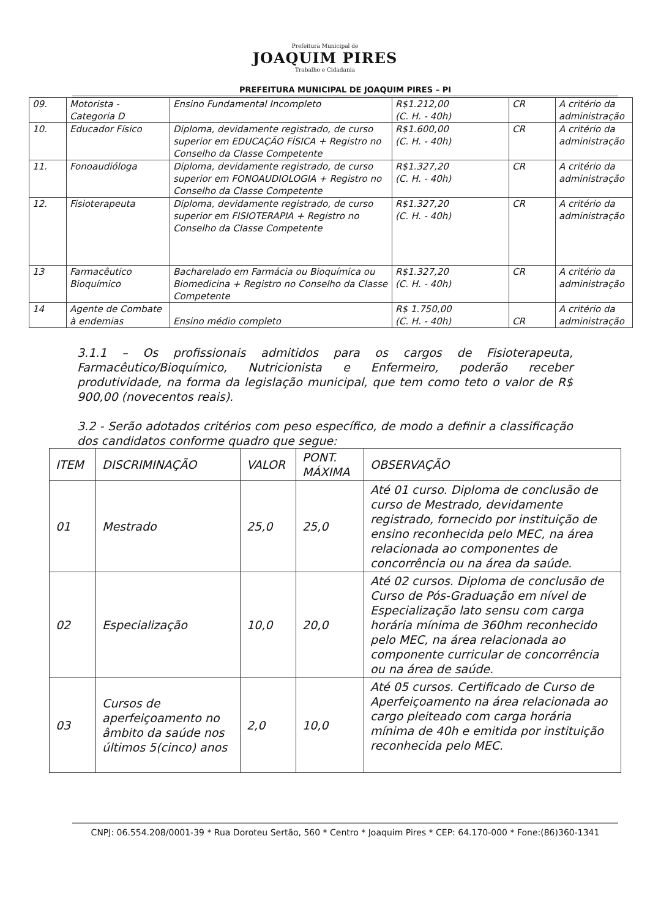Prefeitura Municipal de
JOAQUIM PIRES
Trabalho e Cidadania
PREFEITURA MUNICIPAL DE JOAQUIM PIRES – PI
| 09. | Motorista - Categoria D | Ensino Fundamental Incompleto | R$1.212,00 (C. H. - 40h) | CR | A critério da administração |
| 10. | Educador Físico | Diploma, devidamente registrado, de curso superior em EDUCAÇÃO FÍSICA + Registro no Conselho da Classe Competente | R$1.600,00 (C. H. - 40h) | CR | A critério da administração |
| 11. | Fonoaudióloga | Diploma, devidamente registrado, de curso superior em FONOAUDIOLOGIA + Registro no Conselho da Classe Competente | R$1.327,20 (C. H. - 40h) | CR | A critério da administração |
| 12. | Fisioterapeuta | Diploma, devidamente registrado, de curso superior em FISIOTERAPIA + Registro no Conselho da Classe Competente | R$1.327,20 (C. H. - 40h) | CR | A critério da administração |
| 13 | Farmacêutico Bioquímico | Bacharelado em Farmácia ou Bioquímica ou Biomedicina + Registro no Conselho da Classe Competente | R$1.327,20 (C. H. - 40h) | CR | A critério da administração |
| 14 | Agente de Combate à endemias | Ensino médio completo | R$ 1.750,00 (C. H. - 40h) | CR | A critério da administração |
3.1.1 – Os profissionais admitidos para os cargos de Fisioterapeuta, Farmacêutico/Bioquímico, Nutricionista e Enfermeiro, poderão receber produtividade, na forma da legislação municipal, que tem como teto o valor de R$ 900,00 (novecentos reais).
3.2 - Serão adotados critérios com peso específico, de modo a definir a classificação dos candidatos conforme quadro que segue:
| ITEM | DISCRIMINAÇÃO | VALOR | PONT. MÁXIMA | OBSERVAÇÃO |
| --- | --- | --- | --- | --- |
| 01 | Mestrado | 25,0 | 25,0 | Até 01 curso. Diploma de conclusão de curso de Mestrado, devidamente registrado, fornecido por instituição de ensino reconhecida pelo MEC, na área relacionada ao componentes de concorrência ou na área da saúde. |
| 02 | Especialização | 10,0 | 20,0 | Até 02 cursos. Diploma de conclusão de Curso de Pós-Graduação em nível de Especialização lato sensu com carga horária mínima de 360hm reconhecido pelo MEC, na área relacionada ao componente curricular de concorrência ou na área de saúde. |
| 03 | Cursos de aperfeiçoamento no âmbito da saúde nos últimos 5(cinco) anos | 2,0 | 10,0 | Até 05 cursos. Certificado de Curso de Aperfeiçoamento na área relacionada ao cargo pleiteado com carga horária mínima de 40h e emitida por instituição reconhecida pelo MEC. |
CNPJ: 06.554.208/0001-39 * Rua Doroteu Sertão, 560 * Centro * Joaquim Pires * CEP: 64.170-000 * Fone:(86)360-1341